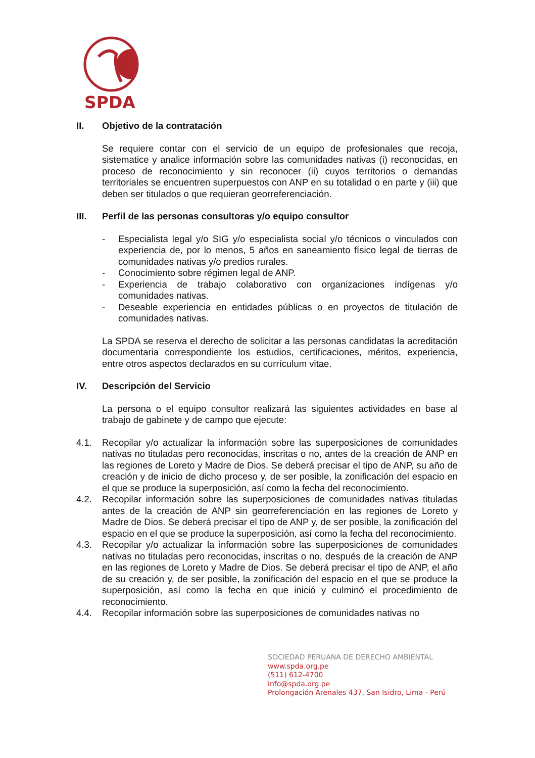SPDA
II. Objetivo de la contratación
Se requiere contar con el servicio de un equipo de profesionales que recoja, sistematice y analice información sobre las comunidades nativas (i) reconocidas, en proceso de reconocimiento y sin reconocer (ii) cuyos territorios o demandas territoriales se encuentren superpuestos con ANP en su totalidad o en parte y (iii) que deben ser titulados o que requieran georreferenciación.
III. Perfil de las personas consultoras y/o equipo consultor
- Especialista legal y/o SIG y/o especialista social y/o técnicos o vinculados con experiencia de, por lo menos, 5 años en saneamiento físico legal de tierras de comunidades nativas y/o predios rurales.
- Conocimiento sobre régimen legal de ANP.
- Experiencia de trabajo colaborativo con organizaciones indígenas y/o comunidades nativas.
- Deseable experiencia en entidades públicas o en proyectos de titulación de comunidades nativas.
La SPDA se reserva el derecho de solicitar a las personas candidatas la acreditación documentaria correspondiente los estudios, certificaciones, méritos, experiencia, entre otros aspectos declarados en su currículum vitae.
IV. Descripción del Servicio
La persona o el equipo consultor realizará las siguientes actividades en base al trabajo de gabinete y de campo que ejecute:
4.1. Recopilar y/o actualizar la información sobre las superposiciones de comunidades nativas no tituladas pero reconocidas, inscritas o no, antes de la creación de ANP en las regiones de Loreto y Madre de Dios. Se deberá precisar el tipo de ANP, su año de creación y de inicio de dicho proceso y, de ser posible, la zonificación del espacio en el que se produce la superposición, así como la fecha del reconocimiento.
4.2. Recopilar información sobre las superposiciones de comunidades nativas tituladas antes de la creación de ANP sin georreferenciación en las regiones de Loreto y Madre de Dios. Se deberá precisar el tipo de ANP y, de ser posible, la zonificación del espacio en el que se produce la superposición, así como la fecha del reconocimiento.
4.3. Recopilar y/o actualizar la información sobre las superposiciones de comunidades nativas no tituladas pero reconocidas, inscritas o no, después de la creación de ANP en las regiones de Loreto y Madre de Dios. Se deberá precisar el tipo de ANP, el año de su creación y, de ser posible, la zonificación del espacio en el que se produce la superposición, así como la fecha en que inició y culminó el procedimiento de reconocimiento.
4.4. Recopilar información sobre las superposiciones de comunidades nativas no
SOCIEDAD PERUANA DE DERECHO AMBIENTAL
www.spda.org.pe
(511) 612-4700
info@spda.org.pe
Prolongación Arenales 437, San Isidro, Lima - Perú